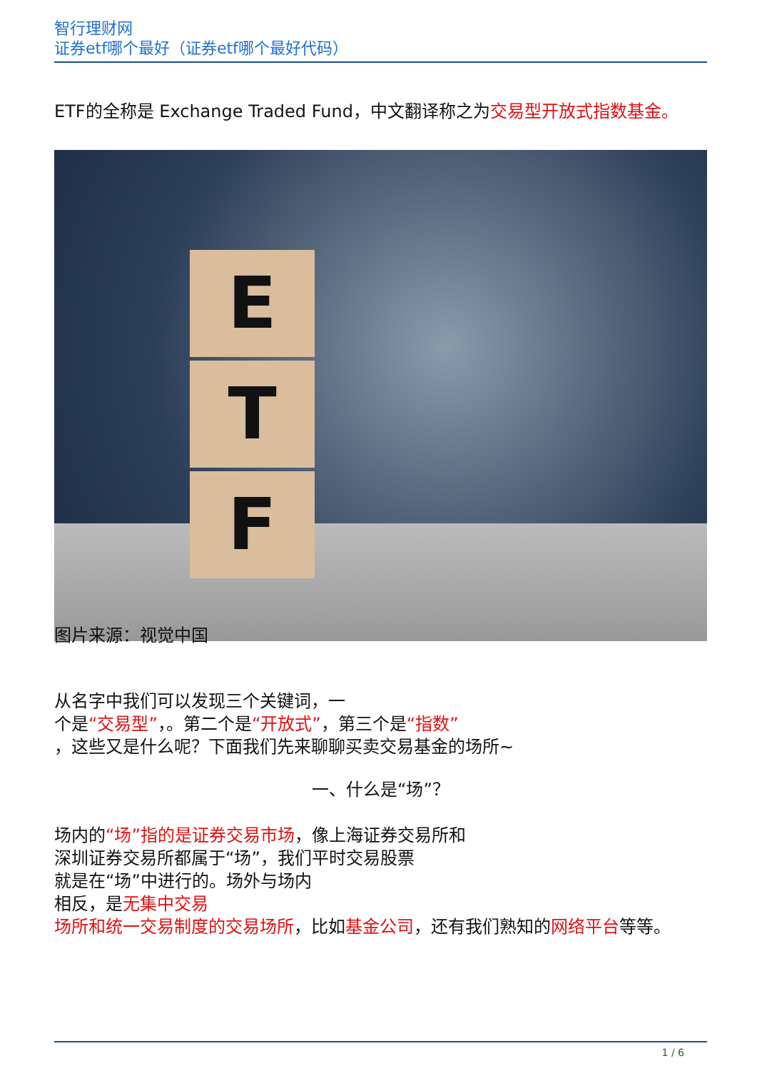智行理财网
证券etf哪个最好（证券etf哪个最好代码）
ETF的全称是 Exchange Traded Fund，中文翻译称之为交易型开放式指数基金。
E
T
F
图片来源：视觉中国
从名字中我们可以发现三个关键词，一
个是“交易型”，。第二个是“开放式”，第三个是“指数”
，这些又是什么呢？下面我们先来聊聊买卖交易基金的场所~
一、什么是“场”？
场内的“场”指的是证券交易市场，像上海证券交易所和
深圳证券交易所都属于“场”，我们平时交易股票
就是在“场”中进行的。场外与场内
相反，是无集中交易
场所和统一交易制度的交易场所，比如基金公司，还有我们熟知的网络平台等等。
1 / 6